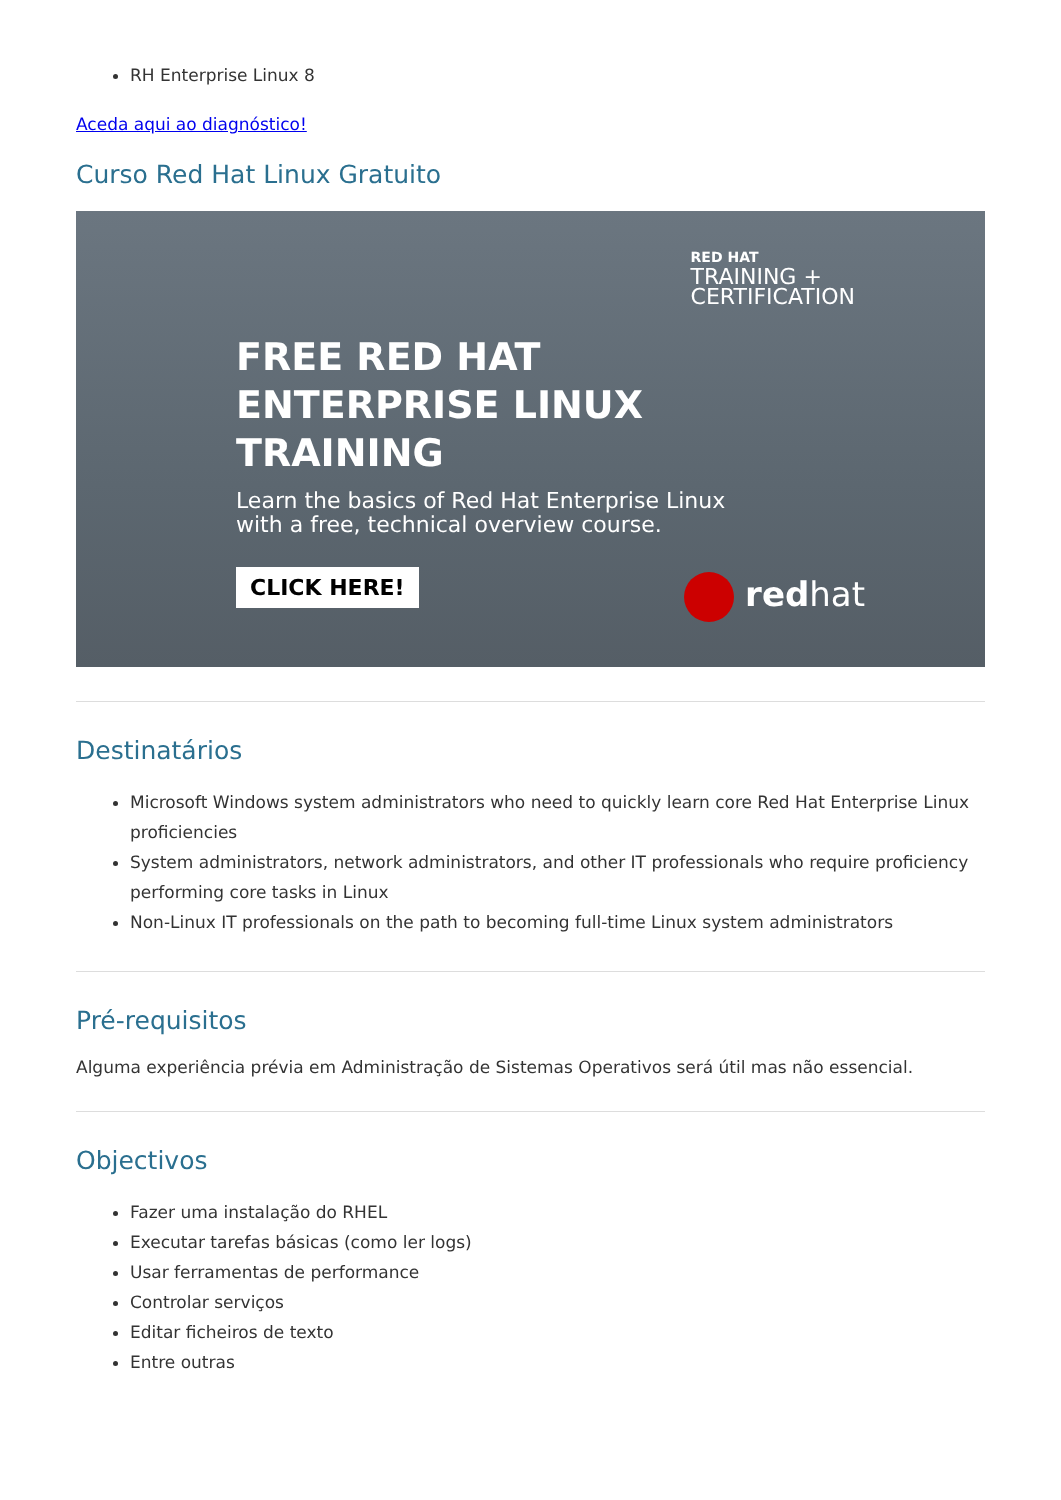RH Enterprise Linux 8
Aceda aqui ao diagnóstico!
Curso Red Hat Linux Gratuito
RED HAT
TRAINING +
CERTIFICATION
FREE RED HAT
ENTERPRISE LINUX
TRAINING
Learn the basics of Red Hat Enterprise Linux
with a free, technical overview course.
CLICK HERE!
redhat
Destinatários
Microsoft Windows system administrators who need to quickly learn core Red Hat Enterprise Linux proficiencies
System administrators, network administrators, and other IT professionals who require proficiency performing core tasks in Linux
Non-Linux IT professionals on the path to becoming full-time Linux system administrators
Pré-requisitos
Alguma experiência prévia em Administração de Sistemas Operativos será útil mas não essencial.
Objectivos
Fazer uma instalação do RHEL
Executar tarefas básicas (como ler logs)
Usar ferramentas de performance
Controlar serviços
Editar ficheiros de texto
Entre outras